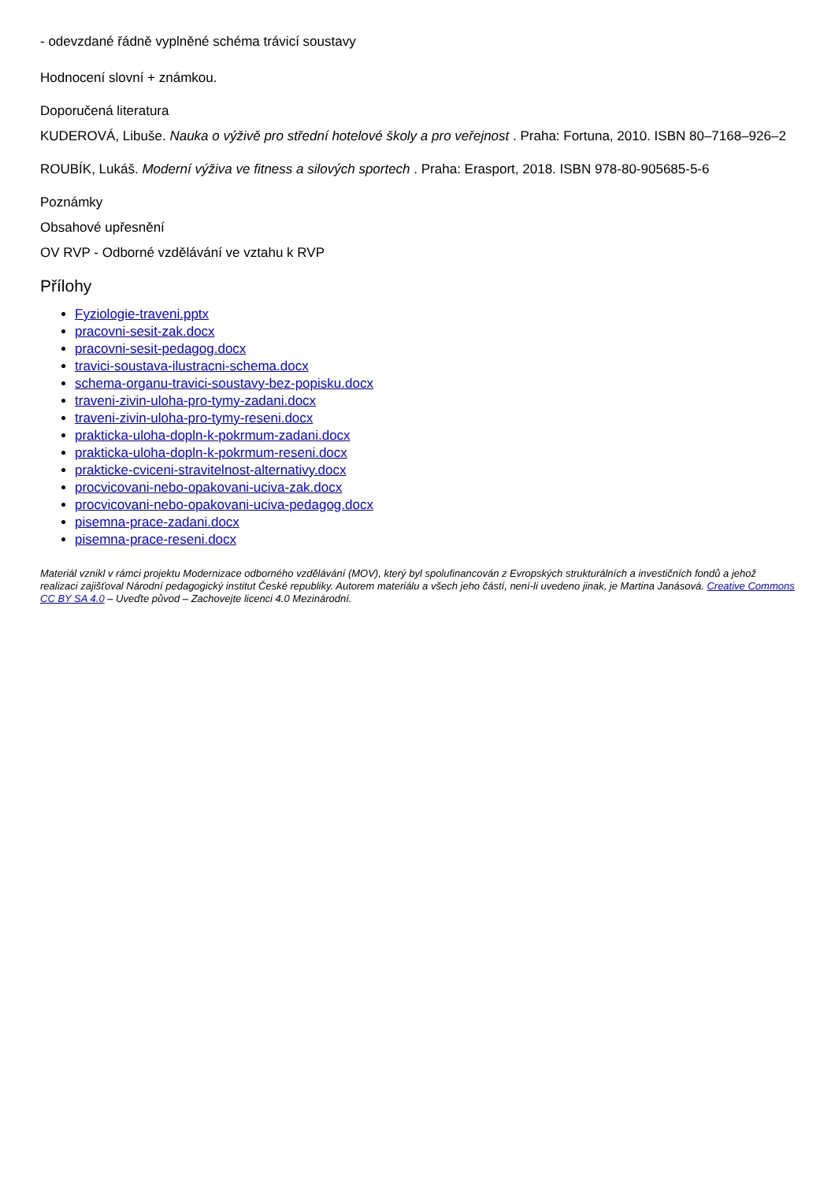- odevzdané řádně vyplněné schéma trávicí soustavy
Hodnocení slovní + známkou.
Doporučená literatura
KUDEROVÁ, Libuše. Nauka o výživě pro střední hotelové školy a pro veřejnost . Praha: Fortuna, 2010. ISBN 80–7168–926–2
ROUBÍK, Lukáš. Moderní výživa ve fitness a silových sportech . Praha: Erasport, 2018. ISBN 978-80-905685-5-6
Poznámky
Obsahové upřesnění
OV RVP - Odborné vzdělávání ve vztahu k RVP
Přílohy
Fyziologie-traveni.pptx
pracovni-sesit-zak.docx
pracovni-sesit-pedagog.docx
travici-soustava-ilustracni-schema.docx
schema-organu-travici-soustavy-bez-popisku.docx
traveni-zivin-uloha-pro-tymy-zadani.docx
traveni-zivin-uloha-pro-tymy-reseni.docx
prakticka-uloha-dopln-k-pokrmum-zadani.docx
prakticka-uloha-dopln-k-pokrmum-reseni.docx
prakticke-cviceni-stravitelnost-alternativy.docx
procvicovani-nebo-opakovani-uciva-zak.docx
procvicovani-nebo-opakovani-uciva-pedagog.docx
pisemna-prace-zadani.docx
pisemna-prace-reseni.docx
Materiál vznikl v rámci projektu Modernizace odborného vzdělávání (MOV), který byl spolufinancován z Evropských strukturálních a investičních fondů a jehož realizaci zajišťoval Národní pedagogický institut České republiky. Autorem materiálu a všech jeho částí, není-li uvedeno jinak, je Martina Janásová. Creative Commons CC BY SA 4.0 – Uveďte původ – Zachovejte licenci 4.0 Mezinárodní.